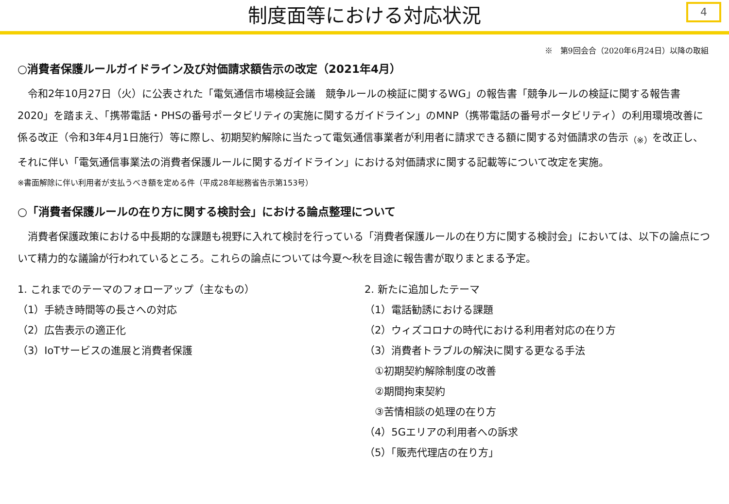制度面等における対応状況
4
※　第9回会合（2020年6月24日）以降の取組
○消費者保護ルールガイドライン及び対価請求額告示の改定（2021年4月）
令和2年10月27日（火）に公表された「電気通信市場検証会議　競争ルールの検証に関するWG」の報告書「競争ルールの検証に関する報告書2020」を踏まえ、「携帯電話・PHSの番号ポータビリティの実施に関するガイドライン」のMNP（携帯電話の番号ポータビリティ）の利用環境改善に係る改正（令和3年4月1日施行）等に際し、初期契約解除に当たって電気通信事業者が利用者に請求できる額に関する対価請求の告示<sub>（※）</sub>を改正し、それに伴い「電気通信事業法の消費者保護ルールに関するガイドライン」における対価請求に関する記載等について改定を実施。
※書面解除に伴い利用者が支払うべき額を定める件（平成28年総務省告示第153号）
○「消費者保護ルールの在り方に関する検討会」における論点整理について
消費者保護政策における中長期的な課題も視野に入れて検討を行っている「消費者保護ルールの在り方に関する検討会」においては、以下の論点について精力的な議論が行われているところ。これらの論点については今夏～秋を目途に報告書が取りまとまる予定。
1. これまでのテーマのフォローアップ（主なもの）
（1）手続き時間等の長さへの対応
（2）広告表示の適正化
（3）IoTサービスの進展と消費者保護
2. 新たに追加したテーマ
（1）電話勧誘における課題
（2）ウィズコロナの時代における利用者対応の在り方
（3）消費者トラブルの解決に関する更なる手法
　①初期契約解除制度の改善
　②期間拘束契約
　③苦情相談の処理の在り方
（4）5Gエリアの利用者への訴求
（5）「販売代理店の在り方」